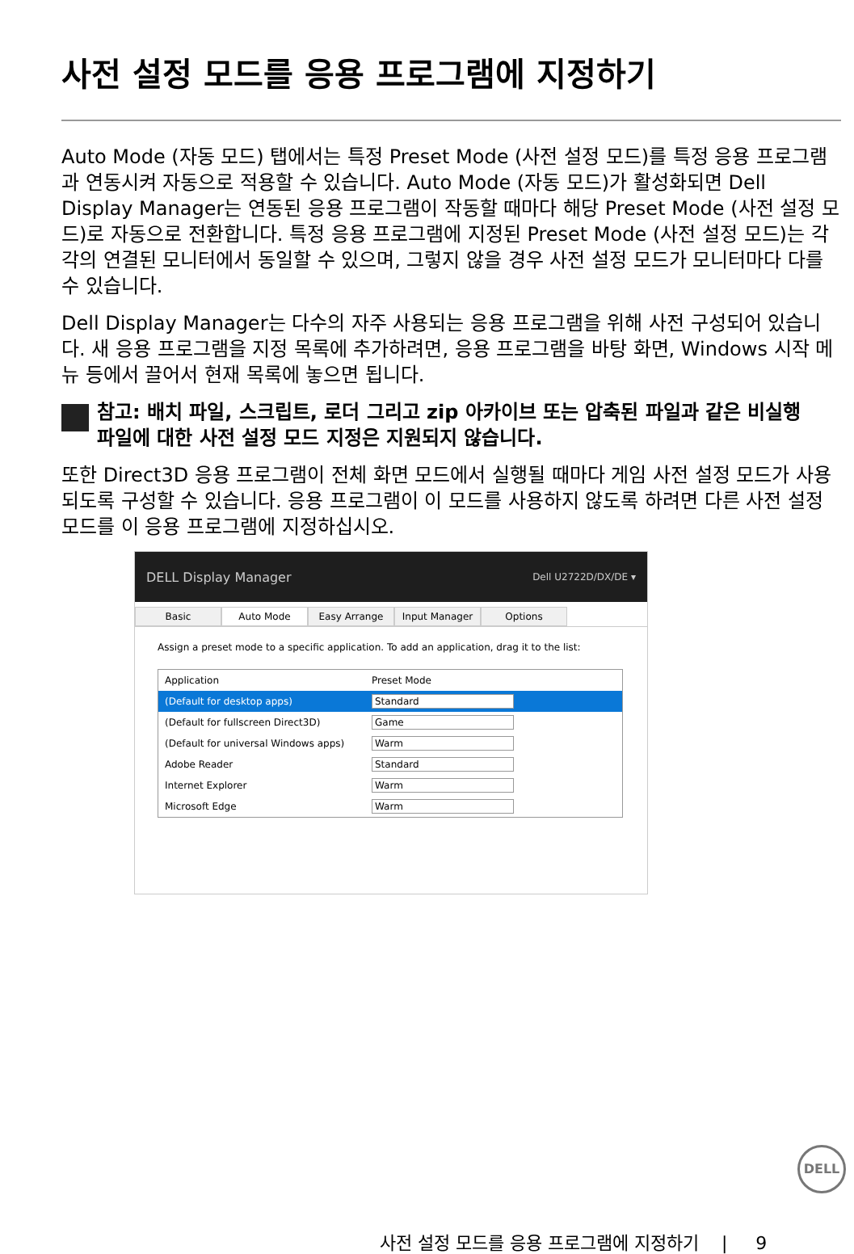사전 설정 모드를 응용 프로그램에 지정하기
Auto Mode (자동 모드) 탭에서는 특정 Preset Mode (사전 설정 모드) 를 특정 응용 프로그램과 연동시켜 자동으로 적용할 수 있습니다. Auto Mode (자동 모드) 가 활성화되면 Dell Display Manager는 연동된 응용 프로그램이 작동할 때마다 해당 Preset Mode (사전 설정 모드) 로 자동으로 전환합니다. 특정 응용 프로그램에 지정된 Preset Mode (사전 설정 모드) 는 각각의 연결된 모니터에서 동일할 수 있으며, 그렇지 않을 경우 사전 설정 모드가 모니터마다 다를 수 있습니다.
Dell Display Manager는 다수의 자주 사용되는 응용 프로그램을 위해 사전 구성되어 있습니다. 새 응용 프로그램을 지정 목록에 추가하려면, 응용 프로그램을 바탕 화면, Windows 시작 메뉴 등에서 끌어서 현재 목록에 놓으면 됩니다.
참고: 배치 파일, 스크립트, 로더 그리고 zip 아카이브 또는 압축된 파일과 같은 비실행 파일에 대한 사전 설정 모드 지정은 지원되지 않습니다.
또한 Direct3D 응용 프로그램이 전체 화면 모드에서 실행될 때마다 게임 사전 설정 모드가 사용되도록 구성할 수 있습니다. 응용 프로그램이 이 모드를 사용하지 않도록 하려면 다른 사전 설정 모드를 이 응용 프로그램에 지정하십시오.
DELL Display Manager Dell U2722D/DX/DE ▾
Basic Auto Mode Easy Arrange Input Manager Options
Assign a preset mode to a specific application. To add an application, drag it to the list:
Application Preset Mode
(Default for desktop apps) Standard
(Default for fullscreen Direct3D) Game
(Default for universal Windows apps) Warm
Adobe Reader Standard
Internet Explorer Warm
Microsoft Edge Warm
DELL
사전 설정 모드를 응용 프로그램에 지정하기 | 9